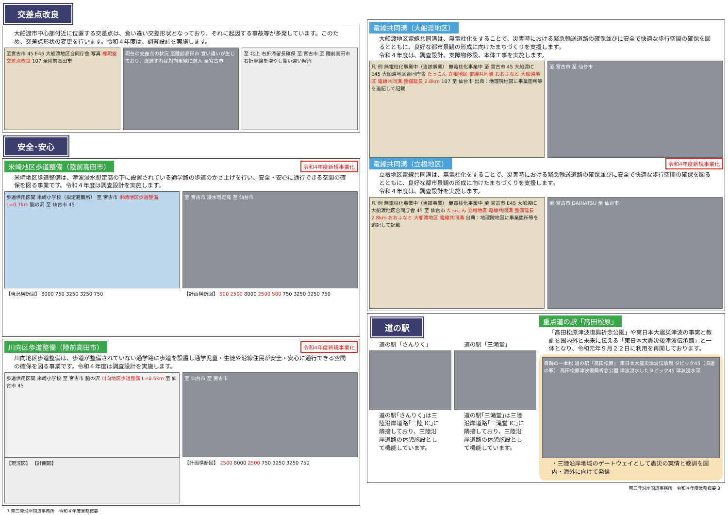交差点改良
大船渡市中心部付近に位置する交差点は、食い違い交差形状となっており、それに起因する事故等が多発しています。このため、交差点形状の変更を行います。令和４年度は、調査設計を実施します。
至宮古市 45 E45 大船渡地区合同庁舎 写真 権現堂交差点改良 107 至陸前高田市
現在の交差点の状況 至陸前高田市 食い違いが生じており、直進すれば対向車線に進入 至宮古市
至 北上 右折滞留長確保 至 宮古市 至 陸前高田市 右折車線を増やし食い違い解消
安全･安心
米崎地区歩道整備（陸前高田市） 令和4年度新規事業化
米崎地区歩道整備は、津波浸水想定高の下に設置されている通学路の歩道のかさ上げを行い、安全・安心に通行できる空間の確保を図る事業です。令和４年度は調査設計を実施します。
歩道供用区間 米崎小学校（指定避難所） 至 宮古市 米崎地区歩道整備 L=0.7km 脇の沢 至 仙台市 45
至 宮古市 浸水想定高 至 仙台市
【現況横断図】 8000 750 3250 3250 750
【計画横断図】 500 2500 8000 2500 500 750 3250 3250 750
川向区歩道整備（陸前高田市） 令和4年度新規事業化
川向地区歩道整備は、歩道が整備されていない通学路に歩道を設置し通学児童・生徒や沿線住民が安全・安心に通行できる空間の確保を図る事業です。令和４年度は調査設計を実施します。
歩道供用区間 米崎小学校 至 宮古市 脇の沢 川向地区歩道整備 L=0.5km 至 仙台市 45
至 仙台市 至 宮古市
【現況図】 【計画図】 【計画横断図】 2500 8000 2500 750 3250 3250 750
7 南三陸沿岸国道事務所　令和４年度業務概要
電線共同溝（大船渡地区）
大船渡地区電線共同溝は、無電柱化をすることで、災害時における緊急輸送道路の確保並びに安全で快適な歩行空間の確保を図るとともに、良好な都市景観の形成に向けたまちづくりを支援します。
令和４年度は、調査設計、支障物移設、本体工事を実施します。
凡 例 無電柱化事業中（当該事業） 無電柱化事業中 至 宮古市 45 大船渡IC E45 大船渡地区合同庁舎 たっこん 立根地区 電線共同溝 おおふなと 大船渡地区 電線共同溝 整備延長 2.8km 107 至 仙台市 出典：地理院地図に事業箇所等を追記して記載
至 宮古市 至 仙台市
電線共同溝（立根地区） 令和4年度新規事業化
立根地区電線共同溝は、無電柱化をすることで、災害時における緊急輸送道路の確保並びに安全で快適な歩行空間の確保を図るとともに、良好な都市景観の形成に向けたまちづくりを支援します。
令和４年度は、調査設計を実施します。
凡 例 無電柱化事業中（当該事業） 無電柱化事業中 至 宮古市 E45 大船渡IC 大船渡地区合同庁舎 45 至 仙台市 たっこん 立根地区 電線共同溝 整備延長 2.8km おおふなと 大船渡地区 電線共同溝 出典：地理院地図に事業箇所等を追記して記載
至 宮古市 DAIHATSU 至 仙台市
道の駅
道の駅「さんりく」
道の駅｢さんりく｣は三陸沿岸道路｢三陸 IC｣に隣接しており、三陸沿岸道路の休憩施設として機能しています。
道の駅「三滝堂」
道の駅｢三滝堂｣は三陸沿岸道路｢三滝堂 IC｣に隣接しており、三陸沿岸道路の休憩施設として機能しています。
重点道の駅「高田松原」
「高田松原津波復興祈念公園」や東日本大震災津波の事実と教訓を国内外と未来に伝える「東日本大震災後津波伝承館」と一体となり、令和元年９月２２日に利用を再開しております。
奇跡の一本松 道の駅「高田松原」 東日本大震災津波伝承館 タピック45（旧道の駅） 高田松原津波復興祈念公園 津波浸水したタピック45 津波浸水深
・三陸沿岸地域のゲートウェイとして震災の実情と教訓を国内・海外に向けて発信
南三陸沿岸国道事務所　令和４年度業務概要 8